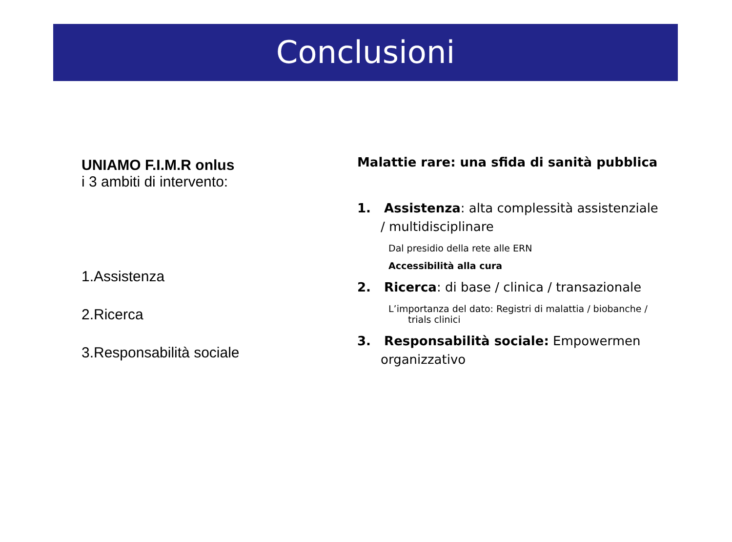Conclusioni
UNIAMO F.I.M.R onlus
i 3 ambiti di intervento:
1.Assistenza
2.Ricerca
3.Responsabilità sociale
Malattie rare: una sfida di sanità pubblica
1. Assistenza: alta complessità assistenziale / multidisciplinare
Dal presidio della rete alle ERN
Accessibilità alla cura
2. Ricerca: di base / clinica / transazionale
L’importanza del dato: Registri di malattia / biobanche / trials clinici
3. Responsabilità sociale: Empowermen organizzativo